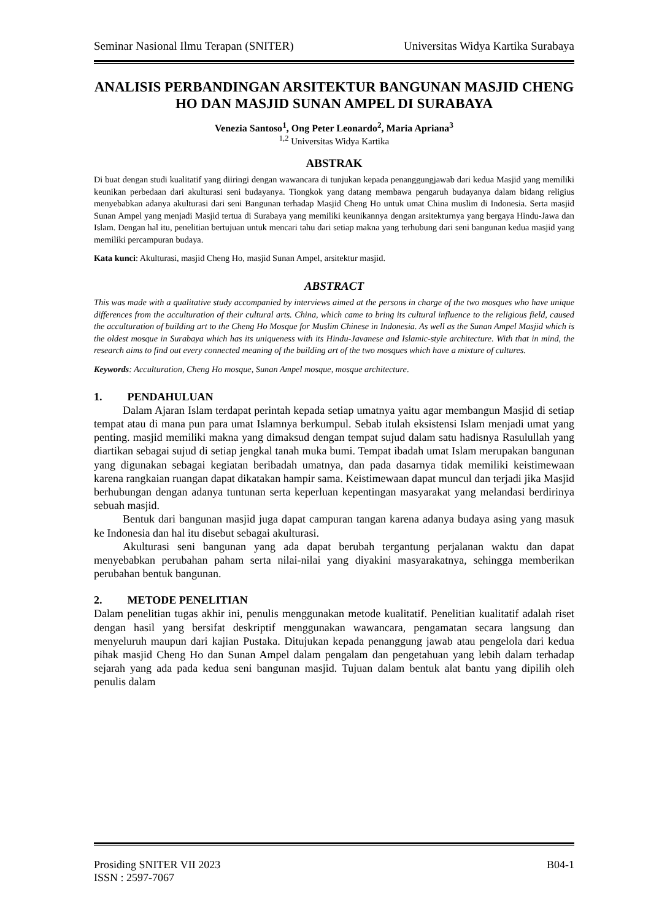Seminar Nasional Ilmu Terapan (SNITER) Universitas Widya Kartika Surabaya
ANALISIS PERBANDINGAN ARSITEKTUR BANGUNAN MASJID CHENG HO DAN MASJID SUNAN AMPEL DI SURABAYA
Venezia Santoso<sup>1</sup>, Ong Peter Leonardo<sup>2</sup>, Maria Apriana<sup>3</sup>
<sup>1,2</sup> Universitas Widya Kartika
ABSTRAK
Di buat dengan studi kualitatif yang diiringi dengan wawancara di tunjukan kepada penanggungjawab dari kedua Masjid yang memiliki keunikan perbedaan dari akulturasi seni budayanya. Tiongkok yang datang membawa pengaruh budayanya dalam bidang religius menyebabkan adanya akulturasi dari seni Bangunan terhadap Masjid Cheng Ho untuk umat China muslim di Indonesia. Serta masjid Sunan Ampel yang menjadi Masjid tertua di Surabaya yang memiliki keunikannya dengan arsitekturnya yang bergaya Hindu-Jawa dan Islam. Dengan hal itu, penelitian bertujuan untuk mencari tahu dari setiap makna yang terhubung dari seni bangunan kedua masjid yang memiliki percampuran budaya.
Kata kunci: Akulturasi, masjid Cheng Ho, masjid Sunan Ampel, arsitektur masjid.
ABSTRACT
This was made with a qualitative study accompanied by interviews aimed at the persons in charge of the two mosques who have unique differences from the acculturation of their cultural arts. China, which came to bring its cultural influence to the religious field, caused the acculturation of building art to the Cheng Ho Mosque for Muslim Chinese in Indonesia. As well as the Sunan Ampel Masjid which is the oldest mosque in Surabaya which has its uniqueness with its Hindu-Javanese and Islamic-style architecture. With that in mind, the research aims to find out every connected meaning of the building art of the two mosques which have a mixture of cultures.
Keywords: Acculturation, Cheng Ho mosque, Sunan Ampel mosque, mosque architecture.
1. PENDAHULUAN
Dalam Ajaran Islam terdapat perintah kepada setiap umatnya yaitu agar membangun Masjid di setiap tempat atau di mana pun para umat Islamnya berkumpul. Sebab itulah eksistensi Islam menjadi umat yang penting. masjid memiliki makna yang dimaksud dengan tempat sujud dalam satu hadisnya Rasulullah yang diartikan sebagai sujud di setiap jengkal tanah muka bumi. Tempat ibadah umat Islam merupakan bangunan yang digunakan sebagai kegiatan beribadah umatnya, dan pada dasarnya tidak memiliki keistimewaan karena rangkaian ruangan dapat dikatakan hampir sama. Keistimewaan dapat muncul dan terjadi jika Masjid berhubungan dengan adanya tuntunan serta keperluan kepentingan masyarakat yang melandasi berdirinya sebuah masjid.
Bentuk dari bangunan masjid juga dapat campuran tangan karena adanya budaya asing yang masuk ke Indonesia dan hal itu disebut sebagai akulturasi.
Akulturasi seni bangunan yang ada dapat berubah tergantung perjalanan waktu dan dapat menyebabkan perubahan paham serta nilai-nilai yang diyakini masyarakatnya, sehingga memberikan perubahan bentuk bangunan.
2. METODE PENELITIAN
Dalam penelitian tugas akhir ini, penulis menggunakan metode kualitatif. Penelitian kualitatif adalah riset dengan hasil yang bersifat deskriptif menggunakan wawancara, pengamatan secara langsung dan menyeluruh maupun dari kajian Pustaka. Ditujukan kepada penanggung jawab atau pengelola dari kedua pihak masjid Cheng Ho dan Sunan Ampel dalam pengalam dan pengetahuan yang lebih dalam terhadap sejarah yang ada pada kedua seni bangunan masjid. Tujuan dalam bentuk alat bantu yang dipilih oleh penulis dalam
Prosiding SNITER VII 2023 B04-1
ISSN : 2597-7067